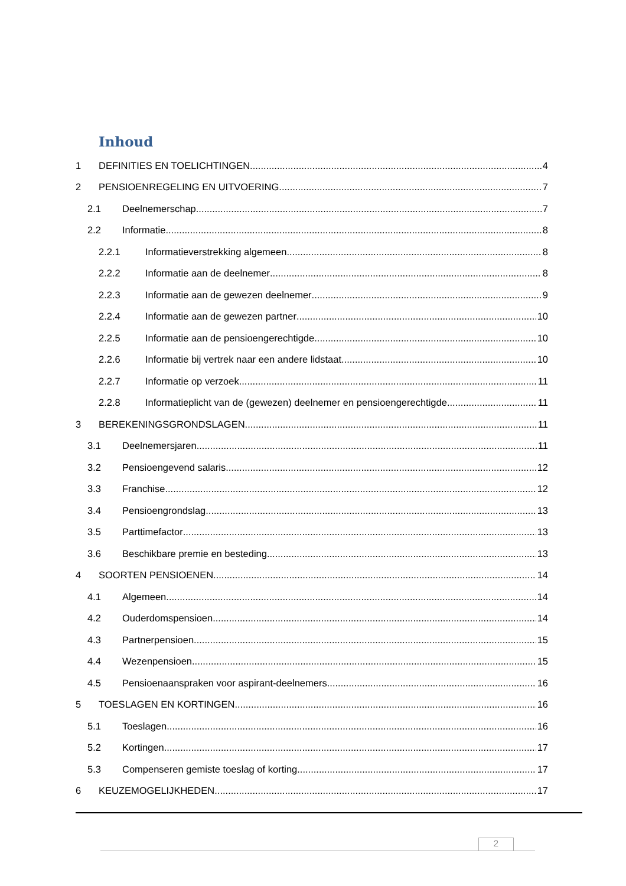Inhoud
1 DEFINITIES EN TOELICHTINGEN 4
2 PENSIOENREGELING EN UITVOERING 7
2.1 Deelnemerschap 7
2.2 Informatie 8
2.2.1 Informatieverstrekking algemeen 8
2.2.2 Informatie aan de deelnemer 8
2.2.3 Informatie aan de gewezen deelnemer 9
2.2.4 Informatie aan de gewezen partner 10
2.2.5 Informatie aan de pensioengerechtigde 10
2.2.6 Informatie bij vertrek naar een andere lidstaat 10
2.2.7 Informatie op verzoek 11
2.2.8 Informatieplicht van de (gewezen) deelnemer en pensioengerechtigde 11
3 BEREKENINGSGRONDSLAGEN 11
3.1 Deelnemersjaren 11
3.2 Pensioengevend salaris 12
3.3 Franchise 12
3.4 Pensioengrondslag 13
3.5 Parttimefactor 13
3.6 Beschikbare premie en besteding 13
4 SOORTEN PENSIOENEN 14
4.1 Algemeen 14
4.2 Ouderdomspensioen 14
4.3 Partnerpensioen 15
4.4 Wezenpensioen 15
4.5 Pensioenaanspraken voor aspirant-deelnemers 16
5 TOESLAGEN EN KORTINGEN 16
5.1 Toeslagen 16
5.2 Kortingen 17
5.3 Compenseren gemiste toeslag of korting 17
6 KEUZEMOGELIJKHEDEN 17
2